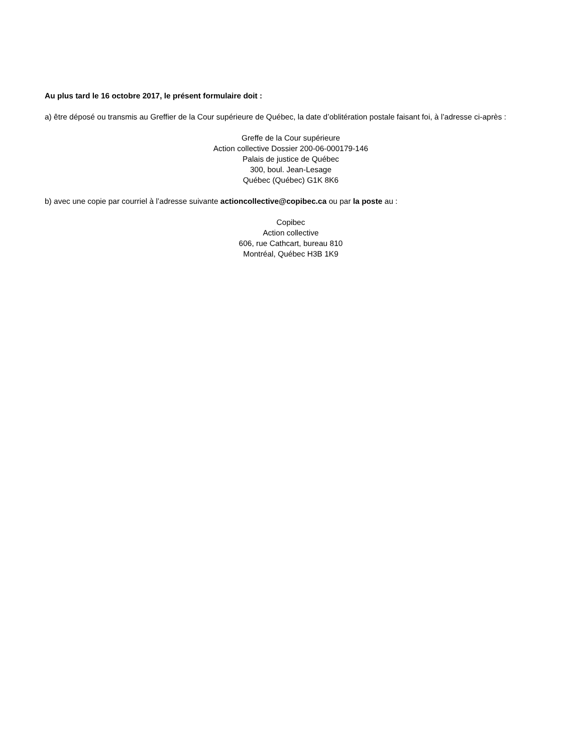Au plus tard le 16 octobre 2017, le présent formulaire doit :
a) être déposé ou transmis au Greffier de la Cour supérieure de Québec, la date d’oblitération postale faisant foi, à l’adresse ci-après :
Greffe de la Cour supérieure
Action collective Dossier 200-06-000179-146
Palais de justice de Québec
300, boul. Jean-Lesage
Québec (Québec) G1K 8K6
b) avec une copie par courriel à l’adresse suivante actioncollective@copibec.ca ou par la poste au :
Copibec
Action collective
606, rue Cathcart, bureau 810
Montréal, Québec H3B 1K9